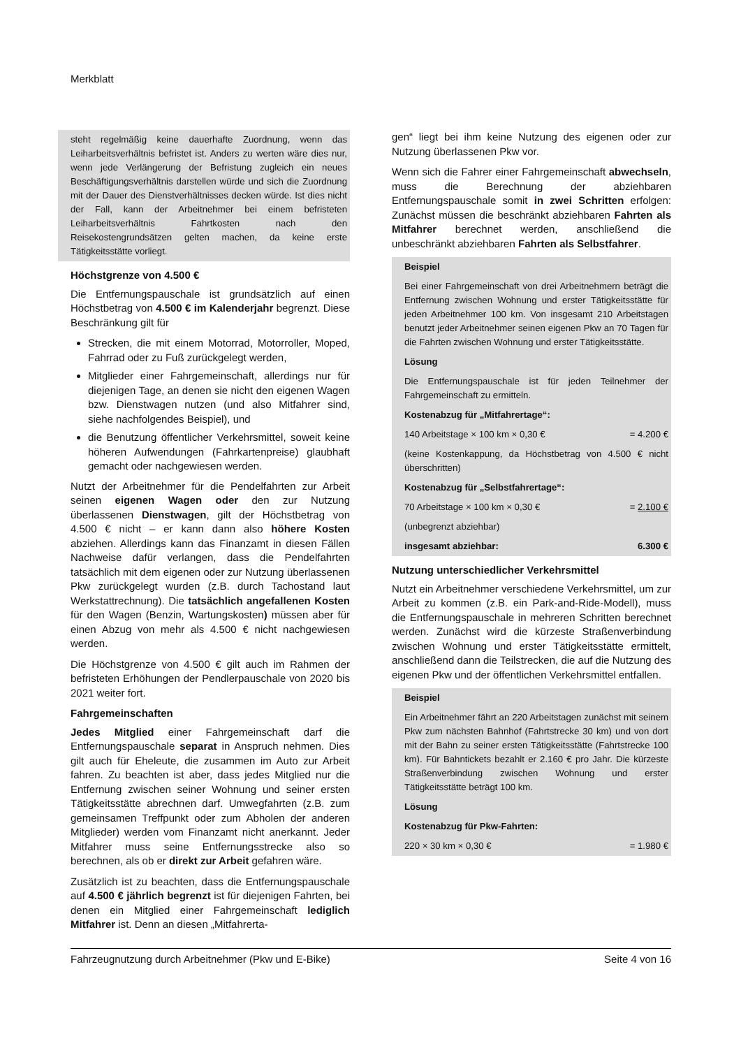Merkblatt
steht regelmäßig keine dauerhafte Zuordnung, wenn das Leiharbeitsverhältnis befristet ist. Anders zu werten wäre dies nur, wenn jede Verlängerung der Befristung zugleich ein neues Beschäftigungsverhältnis darstellen würde und sich die Zuordnung mit der Dauer des Dienstverhältnisses decken würde. Ist dies nicht der Fall, kann der Arbeitnehmer bei einem befristeten Leiharbeitsverhältnis Fahrtkosten nach den Reisekostengrundsätzen gelten machen, da keine erste Tätigkeitsstätte vorliegt.
Höchstgrenze von 4.500 €
Die Entfernungspauschale ist grundsätzlich auf einen Höchstbetrag von 4.500 € im Kalenderjahr begrenzt. Diese Beschränkung gilt für
Strecken, die mit einem Motorrad, Motorroller, Moped, Fahrrad oder zu Fuß zurückgelegt werden,
Mitglieder einer Fahrgemeinschaft, allerdings nur für diejenigen Tage, an denen sie nicht den eigenen Wagen bzw. Dienstwagen nutzen (und also Mitfahrer sind, siehe nachfolgendes Beispiel), und
die Benutzung öffentlicher Verkehrsmittel, soweit keine höheren Aufwendungen (Fahrkartenpreise) glaubhaft gemacht oder nachgewiesen werden.
Nutzt der Arbeitnehmer für die Pendelfahrten zur Arbeit seinen eigenen Wagen oder den zur Nutzung überlassenen Dienstwagen, gilt der Höchstbetrag von 4.500 € nicht – er kann dann also höhere Kosten abziehen. Allerdings kann das Finanzamt in diesen Fällen Nachweise dafür verlangen, dass die Pendelfahrten tatsächlich mit dem eigenen oder zur Nutzung überlassenen Pkw zurückgelegt wurden (z.B. durch Tachostand laut Werkstattrechnung). Die tatsächlich angefallenen Kosten für den Wagen (Benzin, Wartungskosten) müssen aber für einen Abzug von mehr als 4.500 € nicht nachgewiesen werden.
Die Höchstgrenze von 4.500 € gilt auch im Rahmen der befristeten Erhöhungen der Pendlerpauschale von 2020 bis 2021 weiter fort.
Fahrgemeinschaften
Jedes Mitglied einer Fahrgemeinschaft darf die Entfernungspauschale separat in Anspruch nehmen. Dies gilt auch für Eheleute, die zusammen im Auto zur Arbeit fahren. Zu beachten ist aber, dass jedes Mitglied nur die Entfernung zwischen seiner Wohnung und seiner ersten Tätigkeitsstätte abrechnen darf. Umwegfahrten (z.B. zum gemeinsamen Treffpunkt oder zum Abholen der anderen Mitglieder) werden vom Finanzamt nicht anerkannt. Jeder Mitfahrer muss seine Entfernungsstrecke also so berechnen, als ob er direkt zur Arbeit gefahren wäre.
Zusätzlich ist zu beachten, dass die Entfernungspauschale auf 4.500 € jährlich begrenzt ist für diejenigen Fahrten, bei denen ein Mitglied einer Fahrgemeinschaft lediglich Mitfahrer ist. Denn an diesen „Mitfahrerta-
gen“ liegt bei ihm keine Nutzung des eigenen oder zur Nutzung überlassenen Pkw vor.
Wenn sich die Fahrer einer Fahrgemeinschaft abwechseln, muss die Berechnung der abziehbaren Entfernungspauschale somit in zwei Schritten erfolgen: Zunächst müssen die beschränkt abziehbaren Fahrten als Mitfahrer berechnet werden, anschließend die unbeschränkt abziehbaren Fahrten als Selbstfahrer.
Beispiel
Bei einer Fahrgemeinschaft von drei Arbeitnehmern beträgt die Entfernung zwischen Wohnung und erster Tätigkeitsstätte für jeden Arbeitnehmer 100 km. Von insgesamt 210 Arbeitstagen benutzt jeder Arbeitnehmer seinen eigenen Pkw an 70 Tagen für die Fahrten zwischen Wohnung und erster Tätigkeitsstätte.
Lösung
Die Entfernungspauschale ist für jeden Teilnehmer der Fahrgemeinschaft zu ermitteln.
Kostenabzug für „Mitfahrertage“:
140 Arbeitstage × 100 km × 0,30 € = 4.200 €
(keine Kostenkappung, da Höchstbetrag von 4.500 € nicht überschritten)
Kostenabzug für „Selbstfahrertage“:
70 Arbeitstage × 100 km × 0,30 € = 2.100 €
(unbegrenzt abziehbar)
insgesamt abziehbar: 6.300 €
Nutzung unterschiedlicher Verkehrsmittel
Nutzt ein Arbeitnehmer verschiedene Verkehrsmittel, um zur Arbeit zu kommen (z.B. ein Park-and-Ride-Modell), muss die Entfernungspauschale in mehreren Schritten berechnet werden. Zunächst wird die kürzeste Straßenverbindung zwischen Wohnung und erster Tätigkeitsstätte ermittelt, anschließend dann die Teilstrecken, die auf die Nutzung des eigenen Pkw und der öffentlichen Verkehrsmittel entfallen.
Beispiel
Ein Arbeitnehmer fährt an 220 Arbeitstagen zunächst mit seinem Pkw zum nächsten Bahnhof (Fahrtstrecke 30 km) und von dort mit der Bahn zu seiner ersten Tätigkeitsstätte (Fahrtstrecke 100 km). Für Bahntickets bezahlt er 2.160 € pro Jahr. Die kürzeste Straßenverbindung zwischen Wohnung und erster Tätigkeitsstätte beträgt 100 km.
Lösung
Kostenabzug für Pkw-Fahrten:
220 × 30 km × 0,30 € = 1.980 €
Fahrzeugnutzung durch Arbeitnehmer (Pkw und E-Bike) Seite 4 von 16